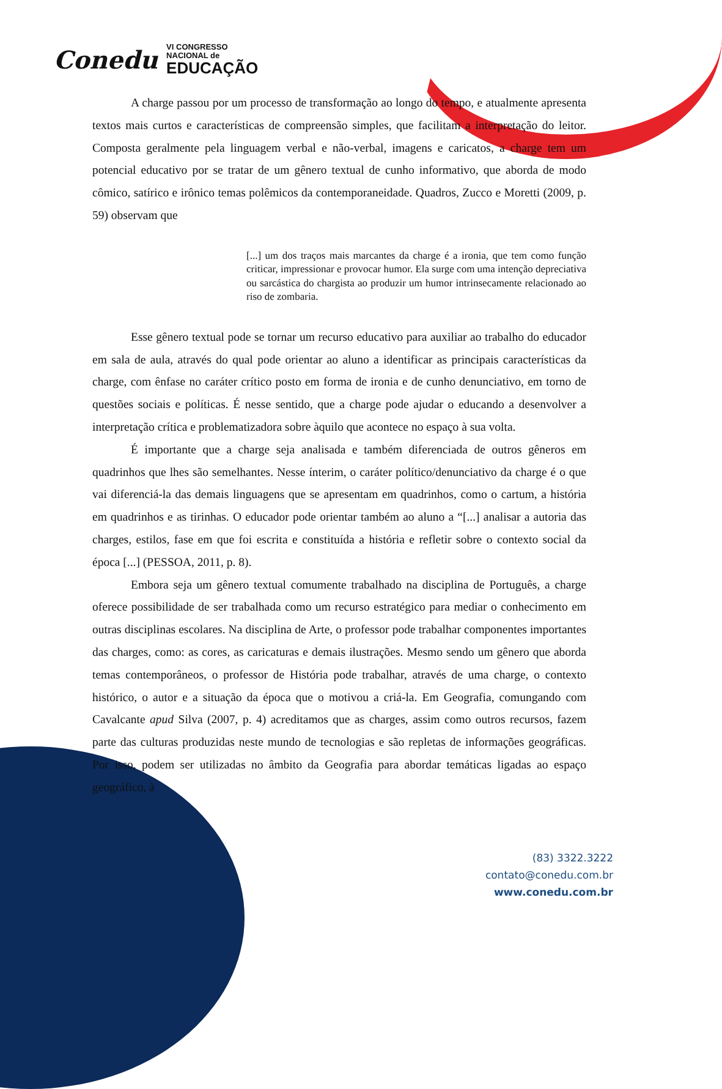Conedu VI CONGRESSO
NACIONAL de
EDUCAÇÃO
A charge passou por um processo de transformação ao longo do tempo, e atualmente apresenta textos mais curtos e características de compreensão simples, que facilitam a interpretação do leitor. Composta geralmente pela linguagem verbal e não-verbal, imagens e caricatos, a charge tem um potencial educativo por se tratar de um gênero textual de cunho informativo, que aborda de modo cômico, satírico e irônico temas polêmicos da contemporaneidade. Quadros, Zucco e Moretti (2009, p. 59) observam que
[...] um dos traços mais marcantes da charge é a ironia, que tem como função criticar, impressionar e provocar humor. Ela surge com uma intenção depreciativa ou sarcástica do chargista ao produzir um humor intrinsecamente relacionado ao riso de zombaria.
Esse gênero textual pode se tornar um recurso educativo para auxiliar ao trabalho do educador em sala de aula, através do qual pode orientar ao aluno a identificar as principais características da charge, com ênfase no caráter crítico posto em forma de ironia e de cunho denunciativo, em torno de questões sociais e políticas. É nesse sentido, que a charge pode ajudar o educando a desenvolver a interpretação crítica e problematizadora sobre àquilo que acontece no espaço à sua volta.
É importante que a charge seja analisada e também diferenciada de outros gêneros em quadrinhos que lhes são semelhantes. Nesse ínterim, o caráter político/denunciativo da charge é o que vai diferenciá-la das demais linguagens que se apresentam em quadrinhos, como o cartum, a história em quadrinhos e as tirinhas. O educador pode orientar também ao aluno a “[...] analisar a autoria das charges, estilos, fase em que foi escrita e constituída a história e refletir sobre o contexto social da época [...] (PESSOA, 2011, p. 8).
Embora seja um gênero textual comumente trabalhado na disciplina de Português, a charge oferece possibilidade de ser trabalhada como um recurso estratégico para mediar o conhecimento em outras disciplinas escolares. Na disciplina de Arte, o professor pode trabalhar componentes importantes das charges, como: as cores, as caricaturas e demais ilustrações. Mesmo sendo um gênero que aborda temas contemporâneos, o professor de História pode trabalhar, através de uma charge, o contexto histórico, o autor e a situação da época que o motivou a criá-la. Em Geografia, comungando com Cavalcante apud Silva (2007, p. 4) acreditamos que as charges, assim como outros recursos, fazem parte das culturas produzidas neste mundo de tecnologias e são repletas de informações geográficas. Por isso, podem ser utilizadas no âmbito da Geografia para abordar temáticas ligadas ao espaço geográfico, à
(83) 3322.3222
contato@conedu.com.br
www.conedu.com.br